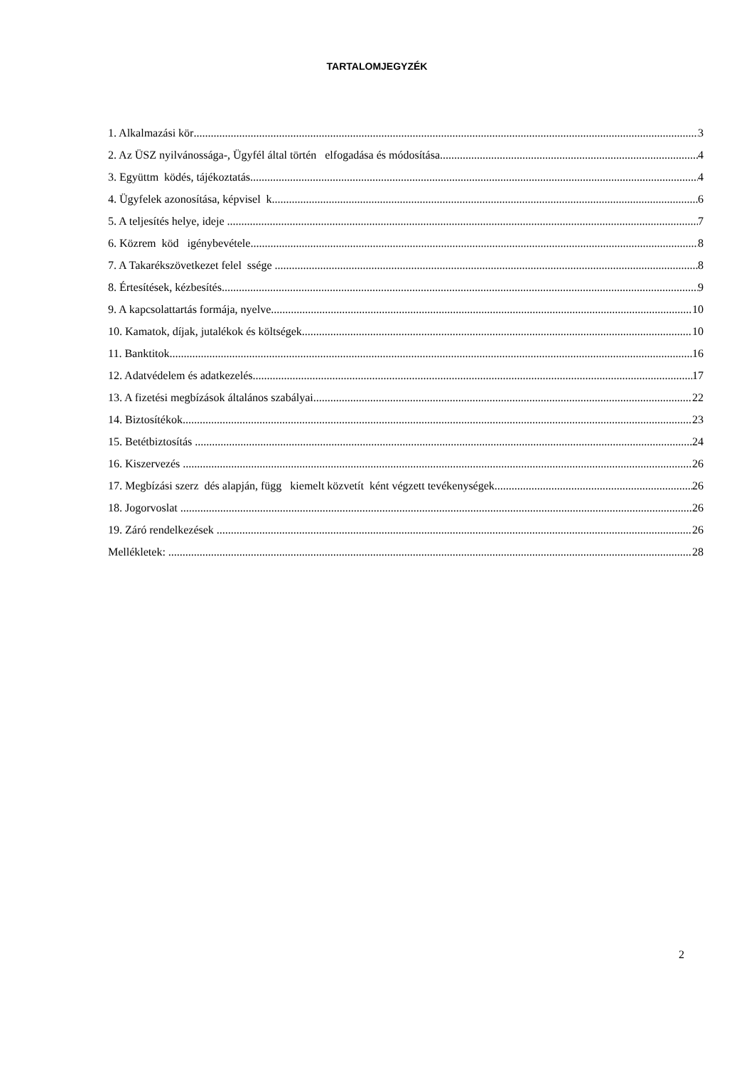TARTALOMJEGYZÉK
1. Alkalmazási kör 3
2. Az ÜSZ nyilvánossága-, Ügyfél által történ elfogadása és módosítása 4
3. Együttm ködés, tájékoztatás 4
4. Ügyfelek azonosítása, képvisel k 6
5. A teljesítés helye, ideje 7
6. Közrem köd igénybevétele 8
7. A Takarékszövetkezet felel ssége 8
8. Értesítések, kézbesítés 9
9. A kapcsolattartás formája, nyelve 10
10. Kamatok, díjak, jutalékok és költségek 10
11. Banktitok 16
12. Adatvédelem és adatkezelés 17
13. A fizetési megbízások általános szabályai 22
14. Biztosítékok 23
15. Betétbiztosítás 24
16. Kiszervezés 26
17. Megbízási szerz dés alapján, függ kiemelt közvetít ként végzett tevékenységek 26
18. Jogorvoslat 26
19. Záró rendelkezések 26
Mellékletek: 28
2